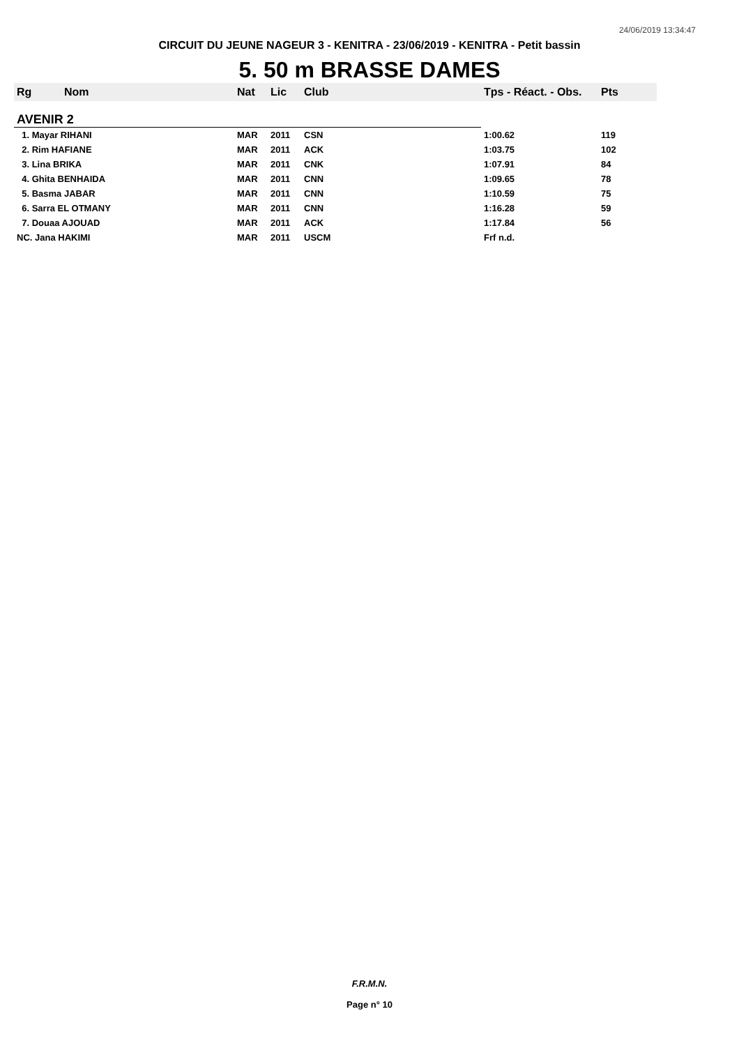24/06/2019 13:34:47
CIRCUIT DU JEUNE NAGEUR 3 - KENITRA - 23/06/2019 - KENITRA - Petit bassin
5. 50 m BRASSE DAMES
| Rg | Nom | Nat | Lic | Club | Tps - Réact. - Obs. | Pts |
| --- | --- | --- | --- | --- | --- | --- |
| AVENIR 2 | | | | | | |
| 1. Mayar RIHANI | | MAR | 2011 | CSN | 1:00.62 | 119 |
| 2. Rim HAFIANE | | MAR | 2011 | ACK | 1:03.75 | 102 |
| 3. Lina BRIKA | | MAR | 2011 | CNK | 1:07.91 | 84 |
| 4. Ghita BENHAIDA | | MAR | 2011 | CNN | 1:09.65 | 78 |
| 5. Basma JABAR | | MAR | 2011 | CNN | 1:10.59 | 75 |
| 6. Sarra EL OTMANY | | MAR | 2011 | CNN | 1:16.28 | 59 |
| 7. Douaa AJOUAD | | MAR | 2011 | ACK | 1:17.84 | 56 |
| NC. Jana HAKIMI | | MAR | 2011 | USCM | Frf n.d. | |
F.R.M.N.
Page n° 10